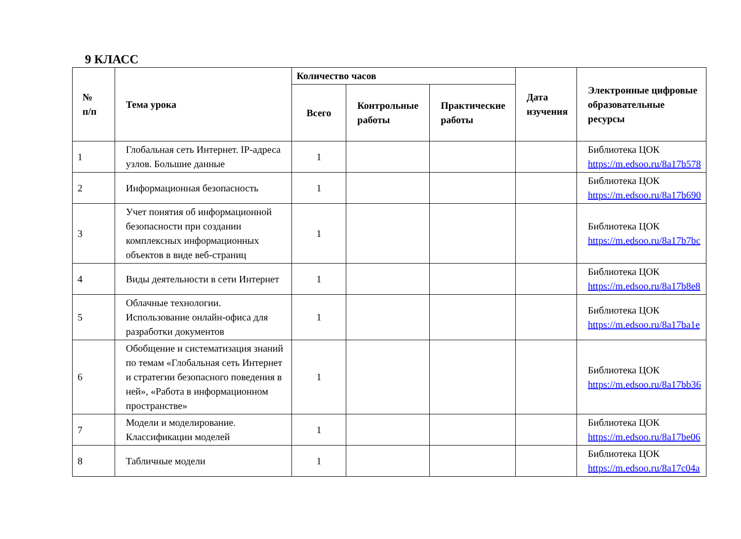9 КЛАСС
| № п/п | Тема урока | Количество часов | | | Дата изучения | Электронные цифровые образовательные ресурсы |
| --- | --- | --- | --- | --- | --- | --- |
| | | Всего | Контрольные работы | Практические работы | | |
| 1 | Глобальная сеть Интернет. IP-адреса узлов. Большие данные | 1 | | | | Библиотека ЦОК https://m.edsoo.ru/8a17b578 |
| 2 | Информационная безопасность | 1 | | | | Библиотека ЦОК https://m.edsoo.ru/8a17b690 |
| 3 | Учет понятия об информационной безопасности при создании комплексных информационных объектов в виде веб-страниц | 1 | | | | Библиотека ЦОК https://m.edsoo.ru/8a17b7bc |
| 4 | Виды деятельности в сети Интернет | 1 | | | | Библиотека ЦОК https://m.edsoo.ru/8a17b8e8 |
| 5 | Облачные технологии. Использование онлайн-офиса для разработки документов | 1 | | | | Библиотека ЦОК https://m.edsoo.ru/8a17ba1e |
| 6 | Обобщение и систематизация знаний по темам «Глобальная сеть Интернет и стратегии безопасного поведения в ней», «Работа в информационном пространстве» | 1 | | | | Библиотека ЦОК https://m.edsoo.ru/8a17bb36 |
| 7 | Модели и моделирование. Классификации моделей | 1 | | | | Библиотека ЦОК https://m.edsoo.ru/8a17be06 |
| 8 | Табличные модели | 1 | | | | Библиотека ЦОК https://m.edsoo.ru/8a17c04a |